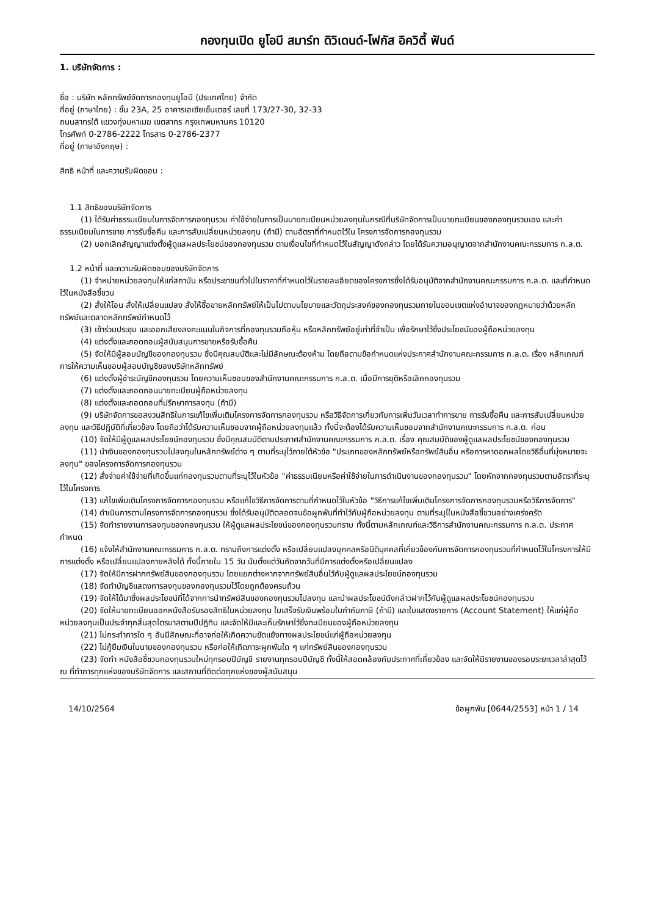กองทุนเปิด ยูโอบี สมาร์ท ดิวิเดนด์-โฟกัส อิควิตี้ ฟันด์
1. บริษัทจัดการ :
ชื่อ : บริษัท หลักทรัพย์จัดการกองทุนยูโอบี (ประเทศไทย) จำกัด
ที่อยู่ (ภาษาไทย) : ชั้น 23A, 25 อาคารเอเซียเซ็นเตอร์ เลขที่ 173/27-30, 32-33
ถนนสาทรใต้ แขวงทุ่งมหาเมฆ เขตสาทร กรุงเทพมหานคร 10120
โทรศัพท์ 0-2786-2222 โทรสาร 0-2786-2377
ที่อยู่ (ภาษาอังกฤษ) :
สิทธิ หน้าที่ และความรับผิดชอบ :
1.1 สิทธิของบริษัทจัดการ
(1) ได้รับค่าธรรมเนียมในการจัดการกองทุนรวม ค่าใช้จ่ายในการเป็นนายทะเบียนหน่วยลงทุนในกรณีที่บริษัทจัดการเป็นนายทะเบียนของกองทุนรวมเอง และค่าธรรมเนียมในการขาย การรับซื้อคืน และการสับเปลี่ยนหน่วยลงทุน (ถ้ามี) ตามอัตราที่กำหนดไว้ใน โครงการจัดการกองทุนรวม
(2) บอกเลิกสัญญาแต่งตั้งผู้ดูแลผลประโยชน์ของกองทุนรวม ตามเงื่อนไขที่กำหนดไว้ในสัญญาดังกล่าว โดยได้รับความอนุญาตจากสำนักงานคณะกรรมการ ก.ล.ต.
1.2 หน้าที่ และความรับผิดชอบของบริษัทจัดการ
(1) จำหน่ายหน่วยลงทุนให้แก่สถาบัน หรือประชาชนทั่วไปในราคาที่กำหนดไว้ในรายละเอียดของโครงการซึ่งได้รับอนุมัติจากสำนักงานคณะกรรมการ ก.ล.ต. และที่กำหนดไว้ในหนังสือชี้ชวน
(2) สั่งให้โอน สั่งให้เปลี่ยนแปลง สั่งให้ซื้อขายหลักทรัพย์ให้เป็นไปตามนโยบายและวัตถุประสงค์ของกองทุนรวมภายในขอบเขตแห่งอำนาจของกฎหมายว่าด้วยหลักทรัพย์และตลาดหลักทรัพย์กำหนดไว้
(3) เข้าร่วมประชุม และออกเสียงลงคะแนนในกิจการที่กองทุนรวมถือหุ้น หรือหลักทรัพย์อยู่เท่าที่จำเป็น เพื่อรักษาไว้ซึ่งประโยชน์ของผู้ถือหน่วยลงทุน
(4) แต่งตั้งและถอดถอนผู้สนับสนุนการขายหรือรับซื้อคืน
(5) จัดให้มีผู้สอบบัญชีของกองทุนรวม ซึ่งมีคุณสมบัติและไม่มีลักษณะต้องห้าม โดยถือตามข้อกำหนดแห่งประกาศสำนักงานคณะกรรมการ ก.ล.ต. เรื่อง หลักเกณฑ์การให้ความเห็นชอบผู้สอบบัญชีของบริษัทหลักทรัพย์
(6) แต่งตั้งผู้ชำระบัญชีกองทุนรวม โดยความเห็นชอบของสำนักงานคณะกรรมการ ก.ล.ต. เมื่อมีการยุติหรือเลิกกองทุนรวม
(7) แต่งตั้งและถอดถอนนายทะเบียนผู้ถือหน่วยลงทุน
(8) แต่งตั้งและถอดถอนที่ปรึกษาการลงทุน (ถ้ามี)
(9) บริษัทจัดการขอสงวนสิทธิในการแก้ไขเพิ่มเติมโครงการจัดการกองทุนรวม หรือวิธีจัดการเกี่ยวกับการเพิ่มวันเวลาทำการขาย การรับซื้อคืน และการสับเปลี่ยนหน่วยลงทุน และวิธีปฏิบัติที่เกี่ยวข้อง โดยถือว่าได้รับความเห็นชอบจากผู้ถือหน่วยลงทุนแล้ว ทั้งนี้จะต้องได้รับความเห็นชอบจากสำนักงานคณะกรรมการ ก.ล.ต. ก่อน
(10) จัดให้มีผู้ดูแลผลประโยชน์กองทุนรวม ซึ่งมีคุณสมบัติตามประกาศสำนักงานคณะกรรมการ ก.ล.ต. เรื่อง คุณสมบัติของผู้ดูแลผลประโยชน์ของกองทุนรวม
(11) นำเงินของกองทุนรวมไปลงทุนในหลักทรัพย์ต่าง ๆ ตามที่ระบุไว้ภายใต้หัวข้อ "ประเภทของหลักทรัพย์หรือทรัพย์สินอื่น หรือการหาดอกผลโดยวิธีอื่นที่มุ่งหมายจะลงทุน" ของโครงการจัดการกองทุนรวม
(12) สั่งจ่ายค่าใช้จ่ายที่เกิดขึ้นแก่กองทุนรวมตามที่ระบุไว้ในหัวข้อ "ค่าธรรมเนียมหรือค่าใช้จ่ายในการดำเนินงานของกองทุนรวม" โดยหักจากกองทุนรวมตามอัตราที่ระบุไว้ในโครงการ
(13) แก้ไขเพิ่มเติมโครงการจัดการกองทุนรวม หรือแก้ไขวิธีการจัดการตามที่กำหนดไว้ในหัวข้อ "วิธีการแก้ไขเพิ่มเติมโครงการจัดการกองทุนรวมหรือวิธีการจัดการ"
(14) ดำเนินการตามโครงการจัดการกองทุนรวม ซึ่งได้รับอนุมัติตลอดจนข้อผูกพันที่ทำไว้กับผู้ถือหน่วยลงทุน ตามที่ระบุไในหนังสือชี้ชวนอย่างเคร่งครัด
(15) จัดทำรายงานการลงทุนของกองทุนรวม ให้ผู้ดูแลผลประโยชน์ของกองทุนรวมทราบ ทั้งนี้ตามหลักเกณฑ์และวิธีการสำนักงานคณะกรรมการ ก.ล.ต. ประกาศกำหนด
(16) แจ้งให้สำนักงานคณะกรรมการ ก.ล.ต. ทราบถึงการแต่งตั้ง หรือเปลี่ยนแปลงบุคคลหรือนิติบุคคลที่เกี่ยวข้องกับการจัดการกองทุนรวมที่กำหนดไว้ในโครงการให้มีการแต่งตั้ง หรือเปลี่ยนแปลงภายหลังได้ ทั้งนี้ภายใน 15 วัน นับตั้งแต่วันถัดจากวันที่มีการแต่งตั้งหรือเปลี่ยนแปลง
(17) จัดให้มีการฝากทรัพย์สินของกองทุนรวม โดยแยกต่างหากจากทรัพย์สินอื่นไว้กับผู้ดูแลผลประโยชน์กองทุนรวม
(18) จัดทำบัญชีแสดงการลงทุนของกองทุนรวมไว้โดยถูกต้องครบถ้วน
(19) จัดให้ได้มาซึ่งผลประโยชน์ที่ได้จากการนำทรัพย์สินของกองทุนรวมไปลงทุน และนำผลประโยชน์ดังกล่าวฝากไว้กับผู้ดูแลผลประโยชน์กองทุนรวม
(20) จัดให้นายทะเบียนออกหนังสือรับรองสิทธิในหน่วยลงทุน ใบเสร็จรับเงินพร้อมใบกำกับภาษี (ถ้ามี) และใบแสดงรายการ (Account Statement) ให้แก่ผู้ถือหน่วยลงทุนเป็นประจำทุกสิ้นสุดไตรมาสตามปีปฏิทิน และจัดให้มีและเก็บรักษาไว้ซึ่งทะเบียนของผู้ถือหน่วยลงทุน
(21) ไม่กระทำการใด ๆ อันมีลักษณะที่อาจก่อให้เกิดความขัดแย้งทางผลประโยชน์แก่ผู้ถือหน่วยลงทุน
(22) ไม่กู้ยืมเงินในนามของกองทุนรวม หรือก่อให้เกิดภาระผูกพันใด ๆ แก่ทรัพย์สินของกองทุนรวม
(23) จัดทำ หนังสือชี้ชวนกองทุนรวมใหม่ทุกรอบปีบัญชี รายงานทุกรอบปีบัญชี ทั้งนี้ให้สอดคล้องกับประกาศที่เกี่ยวข้อง และจัดให้มีรายงานของรอบระยะเวลาล่าสุดไว้ ณ ที่ทำการทุกแห่งของบริษัทจัดการ และสถานที่ติดต่อทุกแห่งของผู้สนับสนุน
14/10/2564 ข้อผูกพัน [0644/2553] หน้า 1 / 14